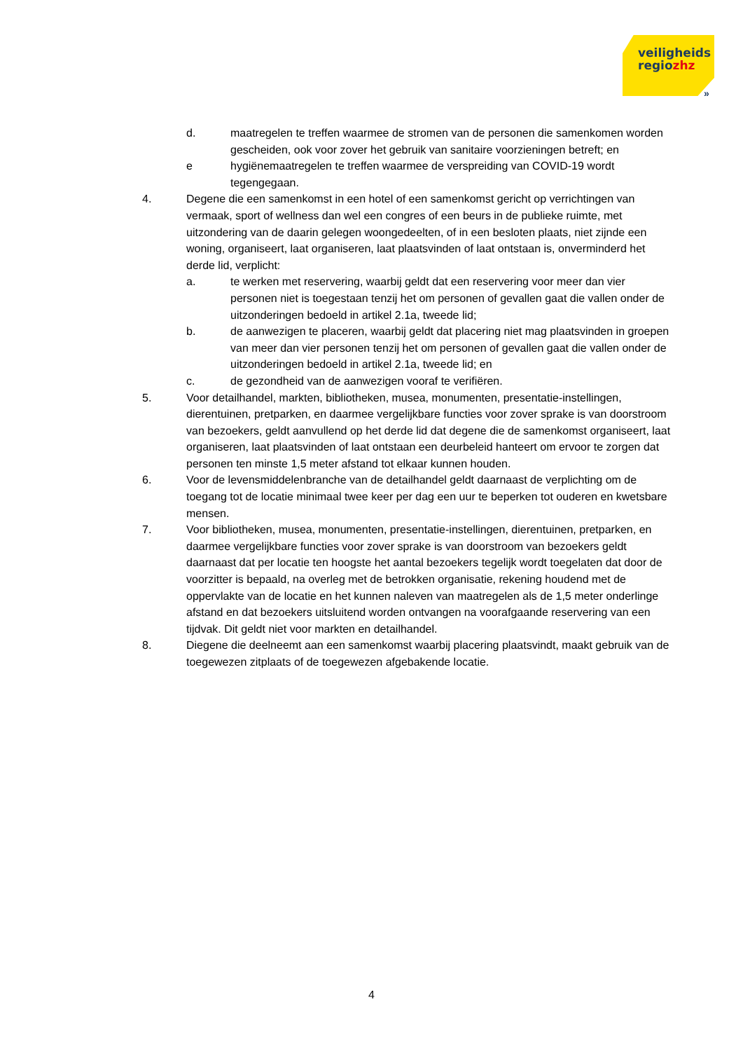veiligheids
regiozhz
»
d. maatregelen te treffen waarmee de stromen van de personen die samenkomen worden gescheiden, ook voor zover het gebruik van sanitaire voorzieningen betreft; en
e hygiënemaatregelen te treffen waarmee de verspreiding van COVID-19 wordt tegengegaan.
4. Degene die een samenkomst in een hotel of een samenkomst gericht op verrichtingen van vermaak, sport of wellness dan wel een congres of een beurs in de publieke ruimte, met uitzondering van de daarin gelegen woongedeelten, of in een besloten plaats, niet zijnde een woning, organiseert, laat organiseren, laat plaatsvinden of laat ontstaan is, onverminderd het derde lid, verplicht:
a. te werken met reservering, waarbij geldt dat een reservering voor meer dan vier personen niet is toegestaan tenzij het om personen of gevallen gaat die vallen onder de uitzonderingen bedoeld in artikel 2.1a, tweede lid;
b. de aanwezigen te placeren, waarbij geldt dat placering niet mag plaatsvinden in groepen van meer dan vier personen tenzij het om personen of gevallen gaat die vallen onder de uitzonderingen bedoeld in artikel 2.1a, tweede lid; en
c. de gezondheid van de aanwezigen vooraf te verifiëren.
5. Voor detailhandel, markten, bibliotheken, musea, monumenten, presentatie-instellingen, dierentuinen, pretparken, en daarmee vergelijkbare functies voor zover sprake is van doorstroom van bezoekers, geldt aanvullend op het derde lid dat degene die de samenkomst organiseert, laat organiseren, laat plaatsvinden of laat ontstaan een deurbeleid hanteert om ervoor te zorgen dat personen ten minste 1,5 meter afstand tot elkaar kunnen houden.
6. Voor de levensmiddelenbranche van de detailhandel geldt daarnaast de verplichting om de toegang tot de locatie minimaal twee keer per dag een uur te beperken tot ouderen en kwetsbare mensen.
7. Voor bibliotheken, musea, monumenten, presentatie-instellingen, dierentuinen, pretparken, en daarmee vergelijkbare functies voor zover sprake is van doorstroom van bezoekers geldt daarnaast dat per locatie ten hoogste het aantal bezoekers tegelijk wordt toegelaten dat door de voorzitter is bepaald, na overleg met de betrokken organisatie, rekening houdend met de oppervlakte van de locatie en het kunnen naleven van maatregelen als de 1,5 meter onderlinge afstand en dat bezoekers uitsluitend worden ontvangen na voorafgaande reservering van een tijdvak. Dit geldt niet voor markten en detailhandel.
8. Diegene die deelneemt aan een samenkomst waarbij placering plaatsvindt, maakt gebruik van de toegewezen zitplaats of de toegewezen afgebakende locatie.
4